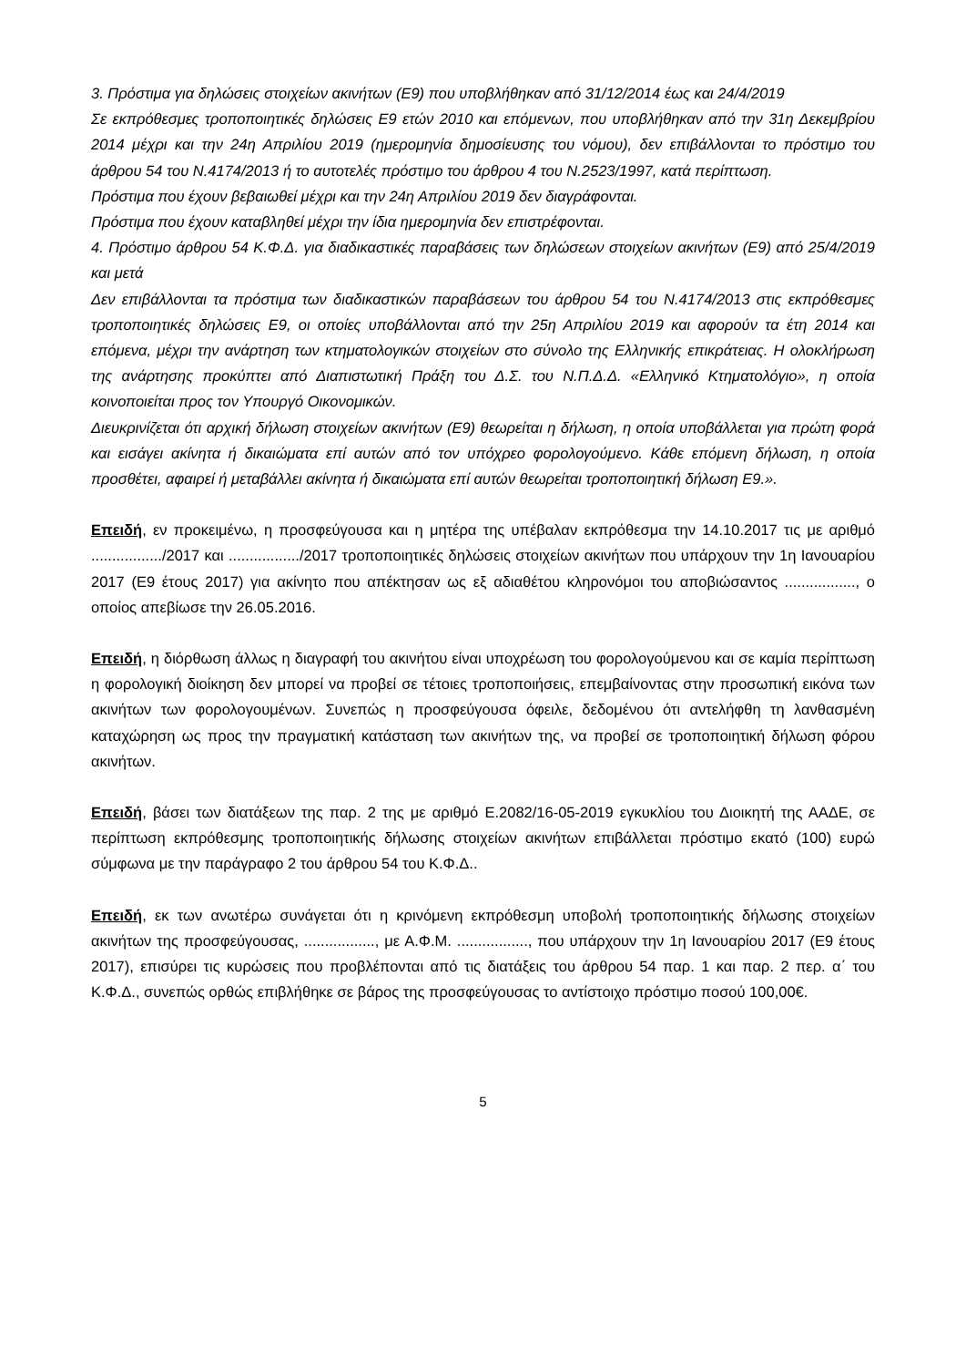3. Πρόστιμα για δηλώσεις στοιχείων ακινήτων (Ε9) που υποβλήθηκαν από 31/12/2014 έως και 24/4/2019
Σε εκπρόθεσμες τροποποιητικές δηλώσεις Ε9 ετών 2010 και επόμενων, που υποβλήθηκαν από την 31η Δεκεμβρίου 2014 μέχρι και την 24η Απριλίου 2019 (ημερομηνία δημοσίευσης του νόμου), δεν επιβάλλονται το πρόστιμο του άρθρου 54 του Ν.4174/2013 ή το αυτοτελές πρόστιμο του άρθρου 4 του Ν.2523/1997, κατά περίπτωση.
Πρόστιμα που έχουν βεβαιωθεί μέχρι και την 24η Απριλίου 2019 δεν διαγράφονται.
Πρόστιμα που έχουν καταβληθεί μέχρι την ίδια ημερομηνία δεν επιστρέφονται.
4. Πρόστιμο άρθρου 54 Κ.Φ.Δ. για διαδικαστικές παραβάσεις των δηλώσεων στοιχείων ακινήτων (Ε9) από 25/4/2019 και μετά
Δεν επιβάλλονται τα πρόστιμα των διαδικαστικών παραβάσεων του άρθρου 54 του Ν.4174/2013 στις εκπρόθεσμες τροποποιητικές δηλώσεις Ε9, οι οποίες υποβάλλονται από την 25η Απριλίου 2019 και αφορούν τα έτη 2014 και επόμενα, μέχρι την ανάρτηση των κτηματολογικών στοιχείων στο σύνολο της Ελληνικής επικράτειας. Η ολοκλήρωση της ανάρτησης προκύπτει από Διαπιστωτική Πράξη του Δ.Σ. του Ν.Π.Δ.Δ. «Ελληνικό Κτηματολόγιο», η οποία κοινοποιείται προς τον Υπουργό Οικονομικών.
Διευκρινίζεται ότι αρχική δήλωση στοιχείων ακινήτων (Ε9) θεωρείται η δήλωση, η οποία υποβάλλεται για πρώτη φορά και εισάγει ακίνητα ή δικαιώματα επί αυτών από τον υπόχρεο φορολογούμενο. Κάθε επόμενη δήλωση, η οποία προσθέτει, αφαιρεί ή μεταβάλλει ακίνητα ή δικαιώματα επί αυτών θεωρείται τροποποιητική δήλωση Ε9.».
Επειδή, εν προκειμένω, η προσφεύγουσα και η μητέρα της υπέβαλαν εκπρόθεσμα την 14.10.2017 τις με αριθμό ................./2017 και ................./2017 τροποποιητικές δηλώσεις στοιχείων ακινήτων που υπάρχουν την 1η Ιανουαρίου 2017 (Ε9 έτους 2017) για ακίνητο που απέκτησαν ως εξ αδιαθέτου κληρονόμοι του αποβιώσαντος ................., ο οποίος απεβίωσε την 26.05.2016.
Επειδή, η διόρθωση άλλως η διαγραφή του ακινήτου είναι υποχρέωση του φορολογούμενου και σε καμία περίπτωση η φορολογική διοίκηση δεν μπορεί να προβεί σε τέτοιες τροποποιήσεις, επεμβαίνοντας στην προσωπική εικόνα των ακινήτων των φορολογουμένων. Συνεπώς η προσφεύγουσα όφειλε, δεδομένου ότι αντελήφθη τη λανθασμένη καταχώρηση ως προς την πραγματική κατάσταση των ακινήτων της, να προβεί σε τροποποιητική δήλωση φόρου ακινήτων.
Επειδή, βάσει των διατάξεων της παρ. 2 της με αριθμό Ε.2082/16-05-2019 εγκυκλίου του Διοικητή της ΑΑΔΕ, σε περίπτωση εκπρόθεσμης τροποποιητικής δήλωσης στοιχείων ακινήτων επιβάλλεται πρόστιμο εκατό (100) ευρώ σύμφωνα με την παράγραφο 2 του άρθρου 54 του Κ.Φ.Δ..
Επειδή, εκ των ανωτέρω συνάγεται ότι η κρινόμενη εκπρόθεσμη υποβολή τροποποιητικής δήλωσης στοιχείων ακινήτων της προσφεύγουσας, ................., με Α.Φ.Μ. ................., που υπάρχουν την 1η Ιανουαρίου 2017 (Ε9 έτους 2017), επισύρει τις κυρώσεις που προβλέπονται από τις διατάξεις του άρθρου 54 παρ. 1 και παρ. 2 περ. α΄ του Κ.Φ.Δ., συνεπώς ορθώς επιβλήθηκε σε βάρος της προσφεύγουσας το αντίστοιχο πρόστιμο ποσού 100,00€.
5